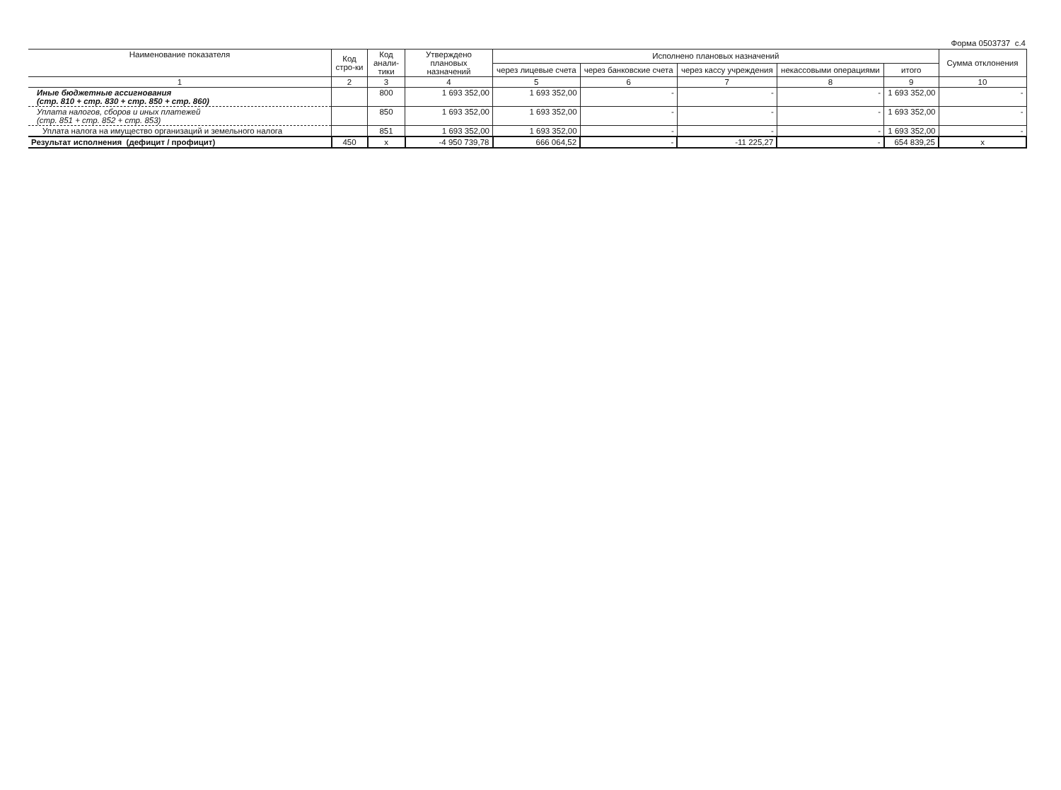Форма 0503737 с.4
| Наименование показателя | Код стро-ки | Код анали-тики | Утверждено плановых назначений | Исполнено плановых назначений | | | | | Сумма отклонения |
| --- | --- | --- | --- | --- | --- | --- | --- | --- | --- |
| | | | | через лицевые счета | через банковские счета | через кассу учреждения | некассовыми операциями | итого | |
| 1 | 2 | 3 | 4 | 5 | 6 | 7 | 8 | 9 | 10 |
| Иные бюджетные ассигнования (стр. 810 + стр. 830 + стр. 850 + стр. 860) | | 800 | 1 693 352,00 | 1 693 352,00 | - | - | - | 1 693 352,00 | - |
| Уплата налогов, сборов и иных платежей (стр. 851 + стр. 852 + стр. 853) | | 850 | 1 693 352,00 | 1 693 352,00 | - | - | - | 1 693 352,00 | - |
| Уплата налога на имущество организаций и земельного налога | | 851 | 1 693 352,00 | 1 693 352,00 | - | - | - | 1 693 352,00 | - |
| Результат исполнения (дефицит / профицит) | 450 | x | -4 950 739,78 | 666 064,52 | - | -11 225,27 | - | 654 839,25 | x |